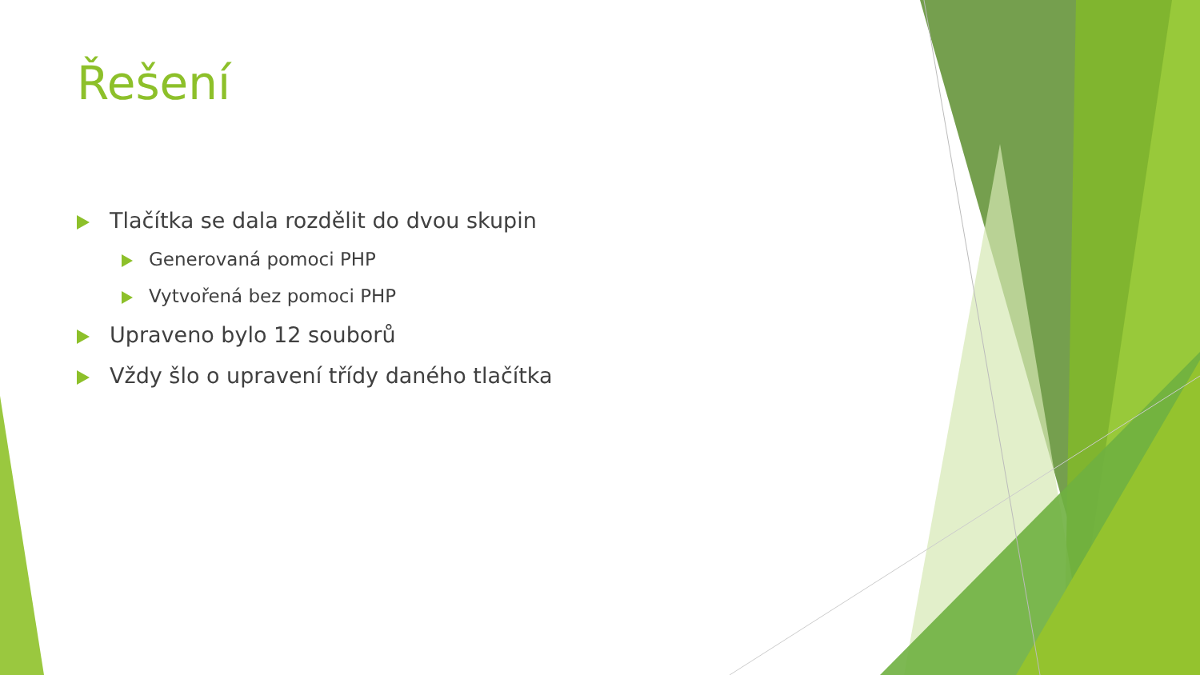Řešení
Tlačítka se dala rozdělit do dvou skupin
Generovaná pomoci PHP
Vytvořená bez pomoci PHP
Upraveno bylo 12 souborů
Vždy šlo o upravení třídy daného tlačítka